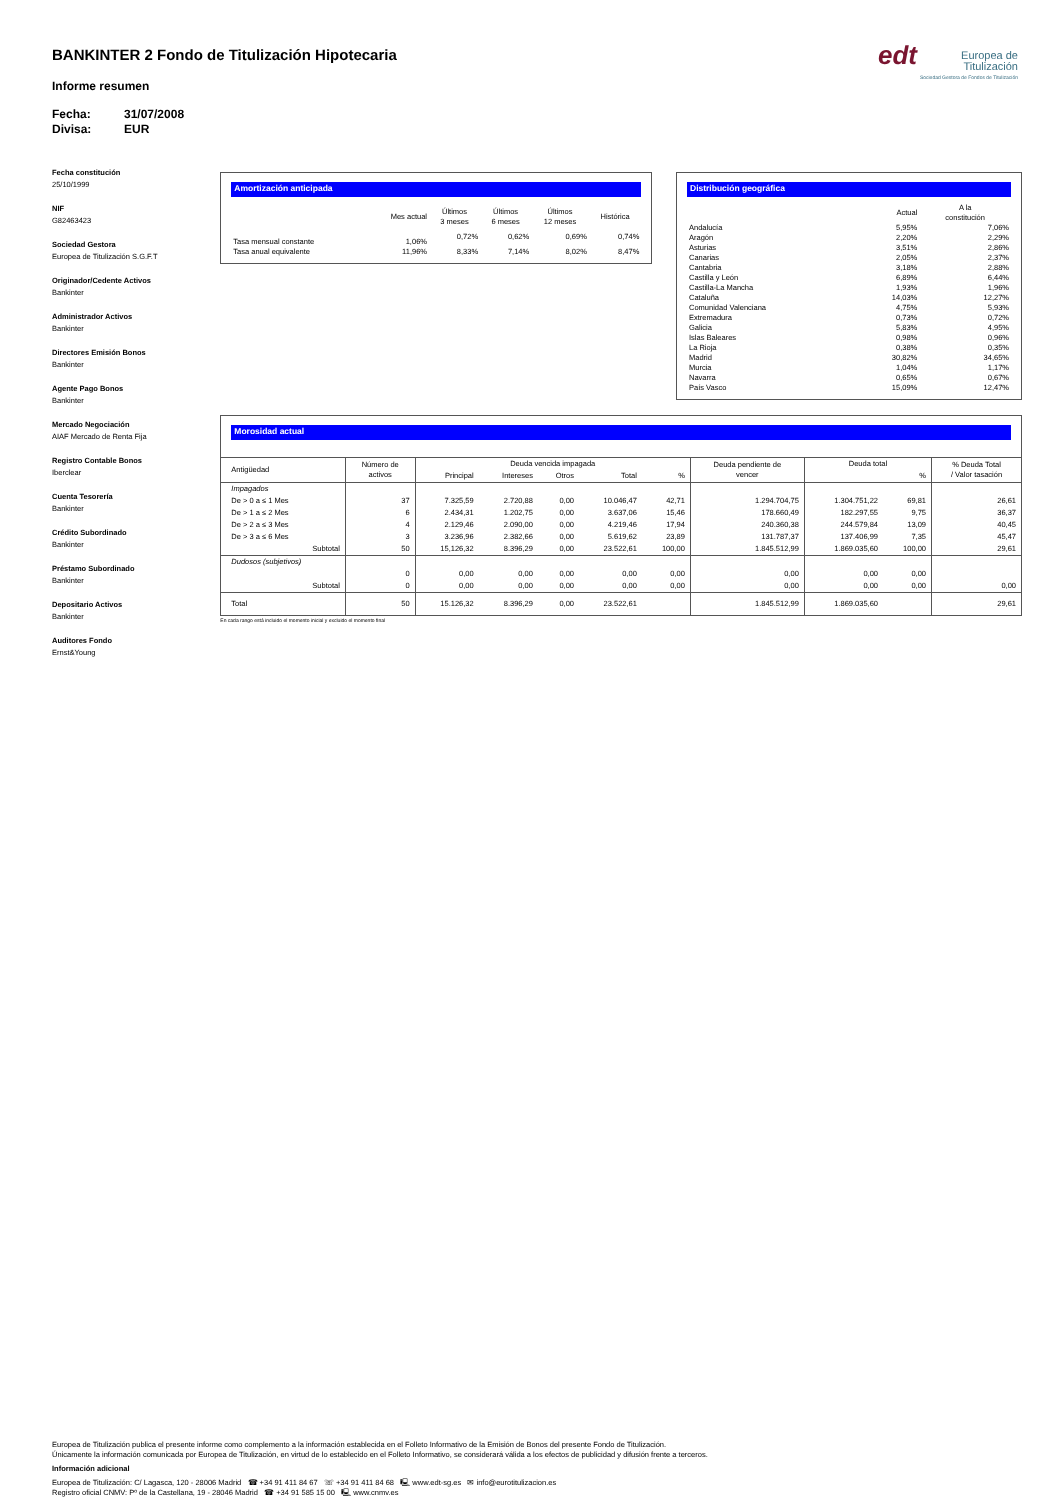edt Europea de
Titulización
Sociedad Gestora de Fondos de Titulización
BANKINTER 2 Fondo de Titulización Hipotecaria
Informe resumen
Fecha: 31/07/2008
Divisa: EUR
Fecha constitución
25/10/1999
NIF
G82463423
Sociedad Gestora
Europea de Titulización S.G.F.T
Originador/Cedente Activos
Bankinter
Administrador Activos
Bankinter
Directores Emisión Bonos
Bankinter
Agente Pago Bonos
Bankinter
Mercado Negociación
AIAF Mercado de Renta Fija
Registro Contable Bonos
Iberclear
Cuenta Tesorería
Bankinter
Crédito Subordinado
Bankinter
Préstamo Subordinado
Bankinter
Depositario Activos
Bankinter
Auditores Fondo
Ernst&Young
Amortización anticipada
| | Mes actual | Últimos 3 meses | Últimos 6 meses | Últimos 12 meses | Histórica |
| --- | --- | --- | --- | --- | --- |
| Tasa mensual constante | 1,06% | 0,72% | 0,62% | 0,69% | 0,74% |
| Tasa anual equivalente | 11,96% | 8,33% | 7,14% | 8,02% | 8,47% |
Distribución geográfica
| | Actual | A la constitución |
| --- | --- | --- |
| Andalucía | 5,95% | 7,06% |
| Aragón | 2,20% | 2,29% |
| Asturias | 3,51% | 2,86% |
| Canarias | 2,05% | 2,37% |
| Cantabria | 3,18% | 2,88% |
| Castilla y León | 6,89% | 6,44% |
| Castilla-La Mancha | 1,93% | 1,96% |
| Cataluña | 14,03% | 12,27% |
| Comunidad Valenciana | 4,75% | 5,93% |
| Extremadura | 0,73% | 0,72% |
| Galicia | 5,83% | 4,95% |
| Islas Baleares | 0,98% | 0,96% |
| La Rioja | 0,38% | 0,35% |
| Madrid | 30,82% | 34,65% |
| Murcia | 1,04% | 1,17% |
| Navarra | 0,65% | 0,67% |
| País Vasco | 15,09% | 12,47% |
Morosidad actual
| Antigüedad | Número de activos | Deuda vencida impagada | | | | | Deuda pendiente de vencer | Deuda total | | % Deuda Total / Valor tasación |
| --- | --- | --- | --- | --- | --- | --- | --- | --- | --- | --- |
| | | Principal | Intereses | Otros | Total | % | | | % | |
| Impagados | | | | | | | | | | |
| De > 0 a ≤ 1 Mes | 37 | 7.325,59 | 2.720,88 | 0,00 | 10.046,47 | 42,71 | 1.294.704,75 | 1.304.751,22 | 69,81 | 26,61 |
| De > 1 a ≤ 2 Mes | 6 | 2.434,31 | 1.202,75 | 0,00 | 3.637,06 | 15,46 | 178.660,49 | 182.297,55 | 9,75 | 36,37 |
| De > 2 a ≤ 3 Mes | 4 | 2.129,46 | 2.090,00 | 0,00 | 4.219,46 | 17,94 | 240.360,38 | 244.579,84 | 13,09 | 40,45 |
| De > 3 a ≤ 6 Mes | 3 | 3.236,96 | 2.382,66 | 0,00 | 5.619,62 | 23,89 | 131.787,37 | 137.406,99 | 7,35 | 45,47 |
| Subtotal | 50 | 15,126,32 | 8.396,29 | 0,00 | 23.522,61 | 100,00 | 1.845.512,99 | 1.869.035,60 | 100,00 | 29,61 |
| Dudosos (subjetivos) | | | | | | | | | | |
| | 0 | 0,00 | 0,00 | 0,00 | 0,00 | 0,00 | 0,00 | 0,00 | 0,00 | |
| Subtotal | 0 | 0,00 | 0,00 | 0,00 | 0,00 | 0,00 | 0,00 | 0,00 | 0,00 | 0,00 |
| Total | 50 | 15.126,32 | 8.396,29 | 0,00 | 23.522,61 | | 1.845.512,99 | 1.869.035,60 | | 29,61 |
En cada rango está incluido el momento inicial y excluido el momento final
Europea de Titulización publica el presente informe como complemento a la información establecida en el Folleto Informativo de la Emisión de Bonos del presente Fondo de Titulización.
Únicamente la información comunicada por Europea de Titulización, en virtud de lo establecido en el Folleto Informativo, se considerará válida a los efectos de publicidad y difusión frente a terceros.
Información adicional
Europea de Titulización: C/ Lagasca, 120 - 28006 Madrid ☎ +34 91 411 84 67 ☏ +34 91 411 84 68 🖳 www.edt-sg.es ✉ info@eurotitulizacion.es
Registro oficial CNMV: Pº de la Castellana, 19 - 28046 Madrid ☎ +34 91 585 15 00 🖳 www.cnmv.es